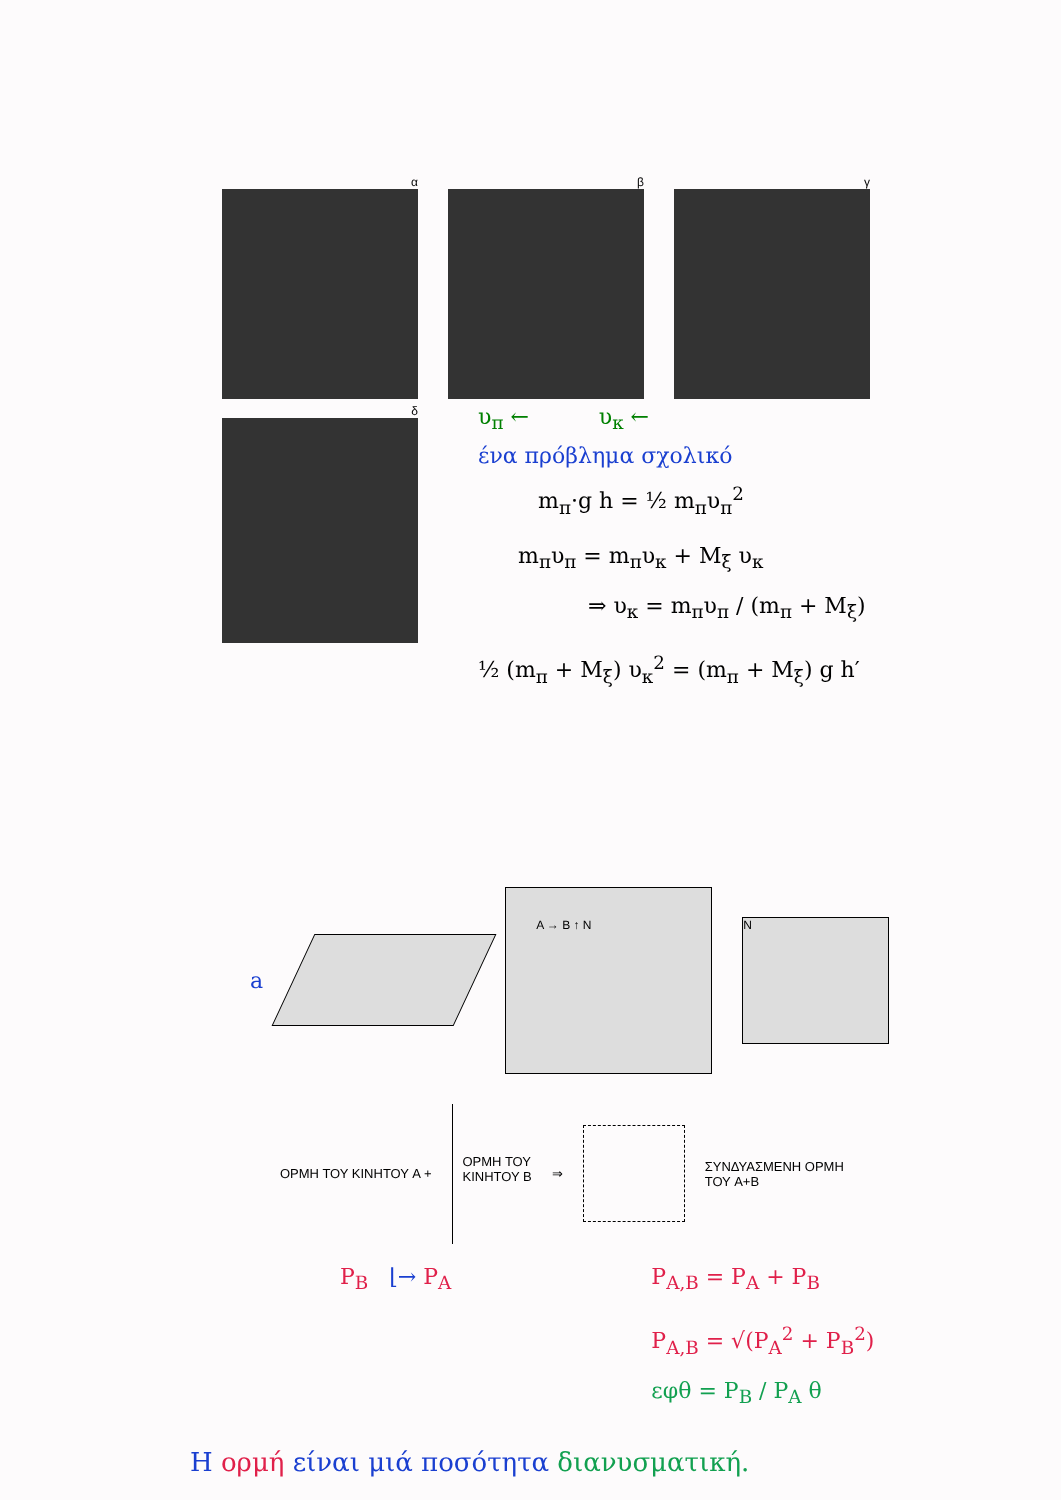α β γ
δ
υ<sub>π</sub> ← υ<sub>κ</sub> ←
ένα πρόβλημα σχολικό
m<sub>π</sub>·g h = ½ m<sub>π</sub>υ<sub>π</sub><sup>2</sup>
m<sub>π</sub>υ<sub>π</sub> = m<sub>π</sub>υ<sub>κ</sub> + M<sub>ξ</sub> υ<sub>κ</sub>
⇒ υ<sub>κ</sub> = m<sub>π</sub>υ<sub>π</sub> / (m<sub>π</sub> + M<sub>ξ</sub>)
½ (m<sub>π</sub> + M<sub>ξ</sub>) υ<sub>κ</sub><sup>2</sup> = (m<sub>π</sub> + M<sub>ξ</sub>) g h′
a
A → B ↑ N
N
ΟΡΜΗ ΤΟΥ ΚΙΝΗΤΟΥ A +
ΟΡΜΗ ΤΟΥ
ΚΙΝΗΤΟΥ B
⇒
ΣΥΝΔΥΑΣΜΕΝΗ ΟΡΜΗ
ΤΟΥ A+B
P<sub>B</sub> ⌊→ P<sub>A</sub> P<sub>A,B</sub> = P<sub>A</sub> + P<sub>B</sub>
P<sub>A,B</sub> = √(P<sub>A</sub><sup>2</sup> + P<sub>B</sub><sup>2</sup>)
εφθ = P<sub>B</sub> / P<sub>A</sub> θ
Η ορμή είναι μιά ποσότητα διανυσματική.